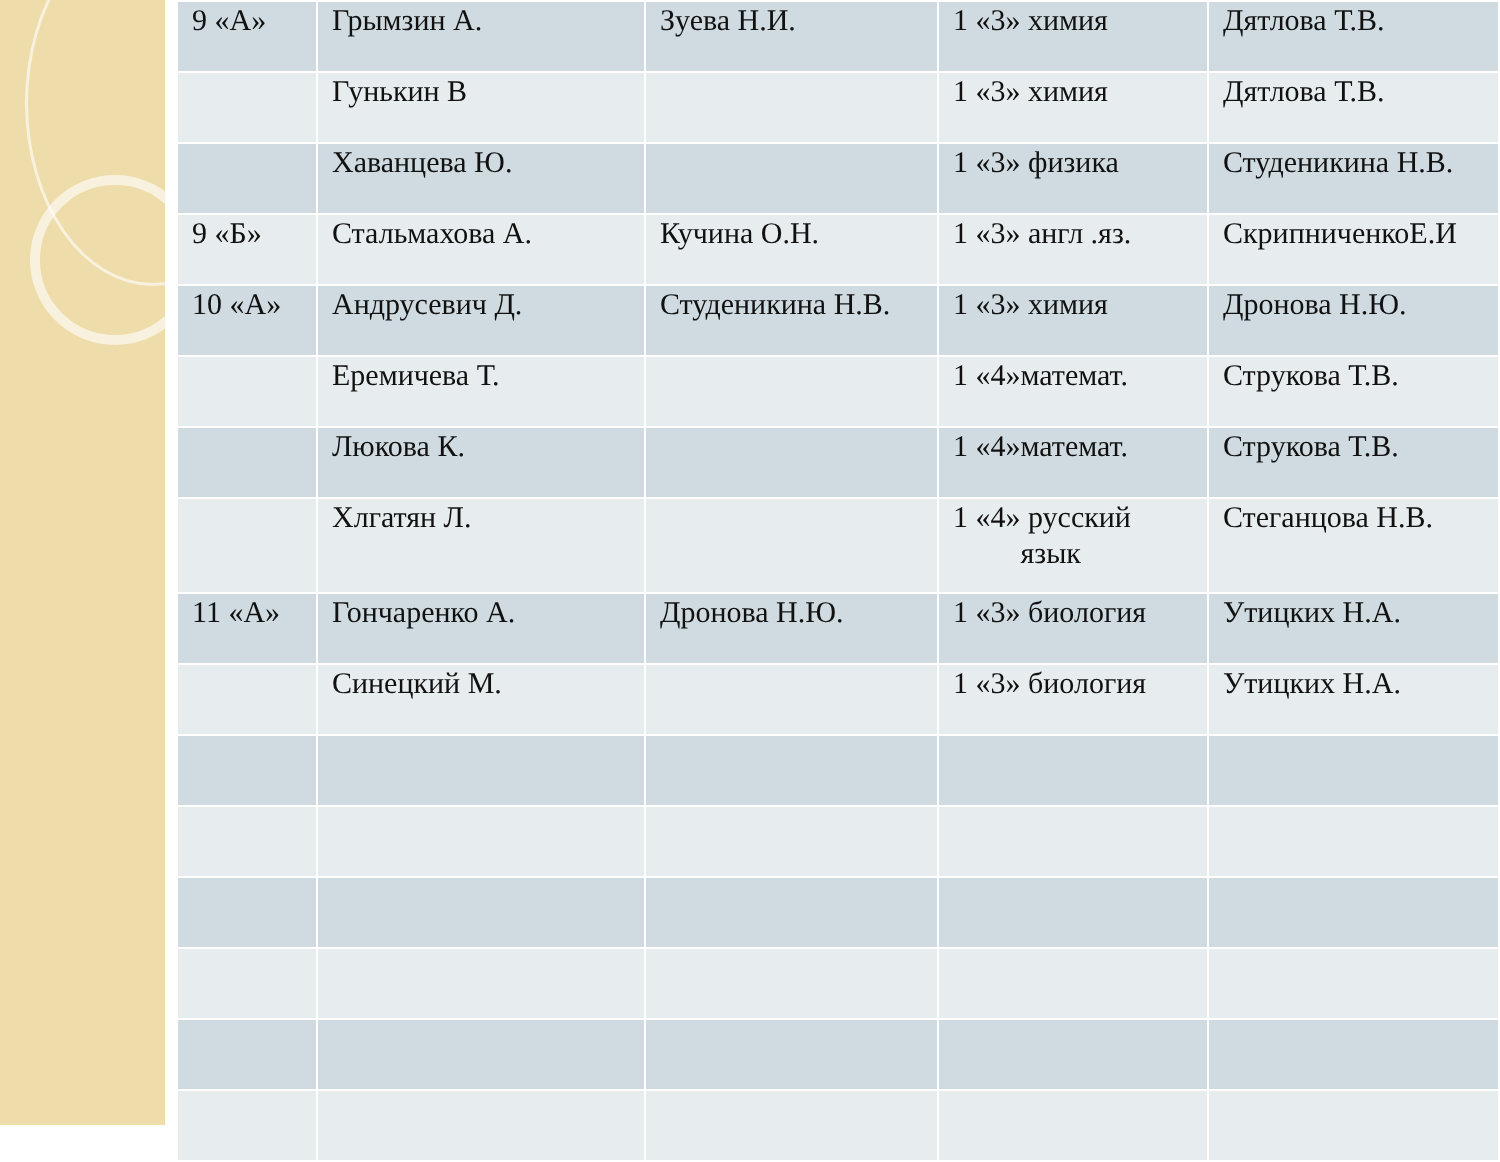| 9 «А» | Грымзин А. | Зуева Н.И. | 1 «3» химия | Дятлова Т.В. |
| | Гунькин В | | 1 «3» химия | Дятлова Т.В. |
| | Хаванцева Ю. | | 1 «3» физика | Студеникина Н.В. |
| 9 «Б» | Стальмахова А. | Кучина О.Н. | 1 «3» англ .яз. | СкрипниченкоЕ.И |
| 10 «А» | Андрусевич Д. | Студеникина Н.В. | 1 «3» химия | Дронова Н.Ю. |
| | Еремичева Т. | | 1 «4»математ. | Струкова Т.В. |
| | Люкова К. | | 1 «4»математ. | Струкова Т.В. |
| | Хлгатян Л. | | 1 «4» русский язык | Стеганцова Н.В. |
| 11 «А» | Гончаренко А. | Дронова Н.Ю. | 1 «3» биология | Утицких Н.А. |
| | Синецкий М. | | 1 «3» биология | Утицких Н.А. |